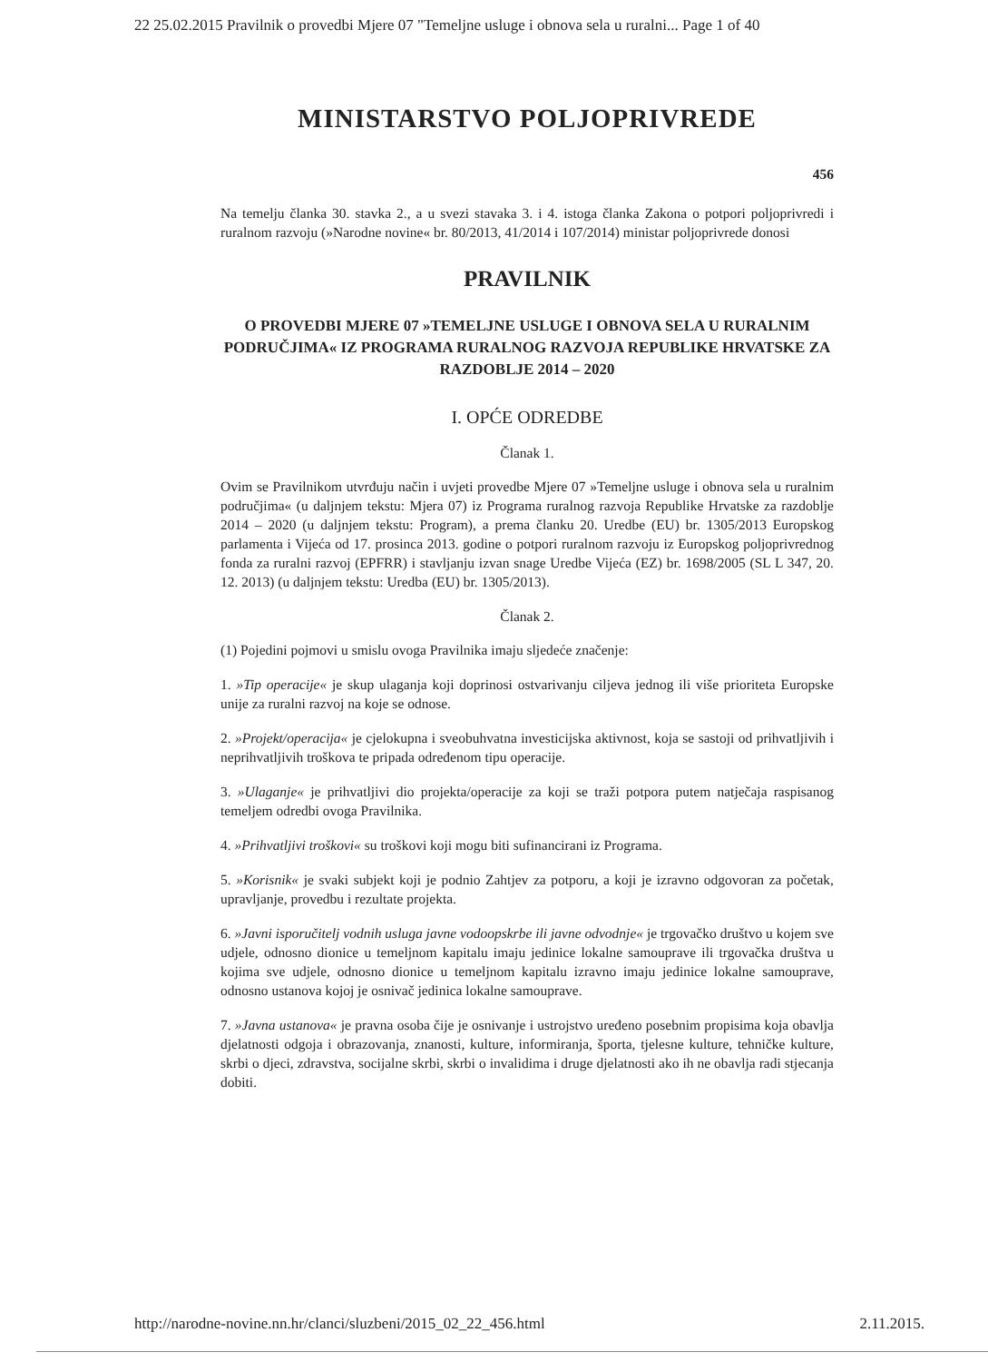22 25.02.2015 Pravilnik o provedbi Mjere 07 "Temeljne usluge i obnova sela u ruralni... Page 1 of 40
MINISTARSTVO POLJOPRIVREDE
456
Na temelju članka 30. stavka 2., a u svezi stavaka 3. i 4. istoga članka Zakona o potpori poljoprivredi i ruralnom razvoju (»Narodne novine« br. 80/2013, 41/2014 i 107/2014) ministar poljoprivrede donosi
PRAVILNIK
O PROVEDBI MJERE 07 »TEMELJNE USLUGE I OBNOVA SELA U RURALNIM PODRUČJIMA« IZ PROGRAMA RURALNOG RAZVOJA REPUBLIKE HRVATSKE ZA RAZDOBLJE 2014 – 2020
I. OPĆE ODREDBE
Članak 1.
Ovim se Pravilnikom utvrđuju način i uvjeti provedbe Mjere 07 »Temeljne usluge i obnova sela u ruralnim područjima« (u daljnjem tekstu: Mjera 07) iz Programa ruralnog razvoja Republike Hrvatske za razdoblje 2014 – 2020 (u daljnjem tekstu: Program), a prema članku 20. Uredbe (EU) br. 1305/2013 Europskog parlamenta i Vijeća od 17. prosinca 2013. godine o potpori ruralnom razvoju iz Europskog poljoprivrednog fonda za ruralni razvoj (EPFRR) i stavljanju izvan snage Uredbe Vijeća (EZ) br. 1698/2005 (SL L 347, 20. 12. 2013) (u daljnjem tekstu: Uredba (EU) br. 1305/2013).
Članak 2.
(1) Pojedini pojmovi u smislu ovoga Pravilnika imaju sljedeće značenje:
1. »Tip operacije« je skup ulaganja koji doprinosi ostvarivanju ciljeva jednog ili više prioriteta Europske unije za ruralni razvoj na koje se odnose.
2. »Projekt/operacija« je cjelokupna i sveobuhvatna investicijska aktivnost, koja se sastoji od prihvatljivih i neprihvatljivih troškova te pripada određenom tipu operacije.
3. »Ulaganje« je prihvatljivi dio projekta/operacije za koji se traži potpora putem natječaja raspisanog temeljem odredbi ovoga Pravilnika.
4. »Prihvatljivi troškovi« su troškovi koji mogu biti sufinancirani iz Programa.
5. »Korisnik« je svaki subjekt koji je podnio Zahtjev za potporu, a koji je izravno odgovoran za početak, upravljanje, provedbu i rezultate projekta.
6. »Javni isporučitelj vodnih usluga javne vodoopskrbe ili javne odvodnje« je trgovačko društvo u kojem sve udjele, odnosno dionice u temeljnom kapitalu imaju jedinice lokalne samouprave ili trgovačka društva u kojima sve udjele, odnosno dionice u temeljnom kapitalu izravno imaju jedinice lokalne samouprave, odnosno ustanova kojoj je osnivač jedinica lokalne samouprave.
7. »Javna ustanova« je pravna osoba čije je osnivanje i ustrojstvo uređeno posebnim propisima koja obavlja djelatnosti odgoja i obrazovanja, znanosti, kulture, informiranja, športa, tjelesne kulture, tehničke kulture, skrbi o djeci, zdravstva, socijalne skrbi, skrbi o invalidima i druge djelatnosti ako ih ne obavlja radi stjecanja dobiti.
http://narodne-novine.nn.hr/clanci/sluzbeni/2015_02_22_456.html 2.11.2015.